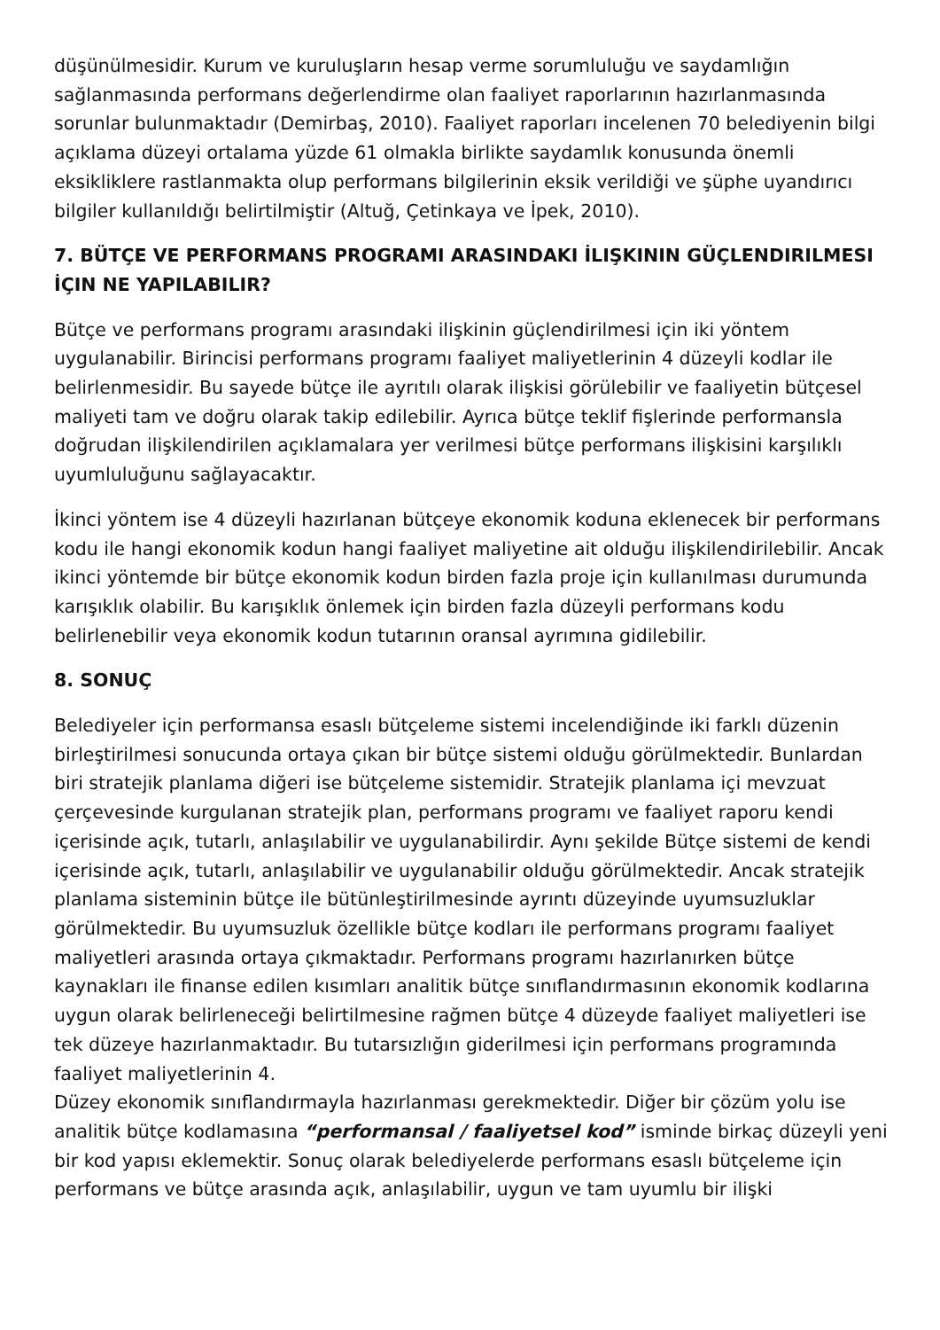düşünülmesidir. Kurum ve kuruluşların hesap verme sorumluluğu ve saydamlığın sağlanmasında performans değerlendirme olan faaliyet raporlarının hazırlanmasında sorunlar bulunmaktadır (Demirbaş, 2010). Faaliyet raporları incelenen 70 belediyenin bilgi açıklama düzeyi ortalama yüzde 61 olmakla birlikte saydamlık konusunda önemli eksikliklere rastlanmakta olup performans bilgilerinin eksik verildiği ve şüphe uyandırıcı bilgiler kullanıldığı belirtilmiştir (Altuğ, Çetinkaya ve İpek, 2010).
7. BÜTÇE VE PERFORMANS PROGRAMI ARASINDAKI İLIŞKININ GÜÇLENDIRILMESI İÇIN NE YAPILABILIR?
Bütçe ve performans programı arasındaki ilişkinin güçlendirilmesi için iki yöntem uygulanabilir. Birincisi performans programı faaliyet maliyetlerinin 4 düzeyli kodlar ile belirlenmesidir. Bu sayede bütçe ile ayrıtılı olarak ilişkisi görülebilir ve faaliyetin bütçesel maliyeti tam ve doğru olarak takip edilebilir. Ayrıca bütçe teklif fişlerinde performansla doğrudan ilişkilendirilen açıklamalara yer verilmesi bütçe performans ilişkisini karşılıklı uyumluluğunu sağlayacaktır.
İkinci yöntem ise 4 düzeyli hazırlanan bütçeye ekonomik koduna eklenecek bir performans kodu ile hangi ekonomik kodun hangi faaliyet maliyetine ait olduğu ilişkilendirilebilir. Ancak ikinci yöntemde bir bütçe ekonomik kodun birden fazla proje için kullanılması durumunda karışıklık olabilir. Bu karışıklık önlemek için birden fazla düzeyli performans kodu belirlenebilir veya ekonomik kodun tutarının oransal ayrımına gidilebilir.
8. SONUÇ
Belediyeler için performansa esaslı bütçeleme sistemi incelendiğinde iki farklı düzenin birleştirilmesi sonucunda ortaya çıkan bir bütçe sistemi olduğu görülmektedir. Bunlardan biri stratejik planlama diğeri ise bütçeleme sistemidir. Stratejik planlama içi mevzuat çerçevesinde kurgulanan stratejik plan, performans programı ve faaliyet raporu kendi içerisinde açık, tutarlı, anlaşılabilir ve uygulanabilirdir. Aynı şekilde Bütçe sistemi de kendi içerisinde açık, tutarlı, anlaşılabilir ve uygulanabilir olduğu görülmektedir. Ancak stratejik planlama sisteminin bütçe ile bütünleştirilmesinde ayrıntı düzeyinde uyumsuzluklar görülmektedir. Bu uyumsuzluk özellikle bütçe kodları ile performans programı faaliyet maliyetleri arasında ortaya çıkmaktadır. Performans programı hazırlanırken bütçe kaynakları ile finanse edilen kısımları analitik bütçe sınıflandırmasının ekonomik kodlarına uygun olarak belirleneceği belirtilmesine rağmen bütçe 4 düzeyde faaliyet maliyetleri ise tek düzeye hazırlanmaktadır. Bu tutarsızlığın giderilmesi için performans programında faaliyet maliyetlerinin 4.
Düzey ekonomik sınıflandırmayla hazırlanması gerekmektedir. Diğer bir çözüm yolu ise analitik bütçe kodlamasına “performansal / faaliyetsel kod” isminde birkaç düzeyli yeni bir kod yapısı eklemektir. Sonuç olarak belediyelerde performans esaslı bütçeleme için performans ve bütçe arasında açık, anlaşılabilir, uygun ve tam uyumlu bir ilişki